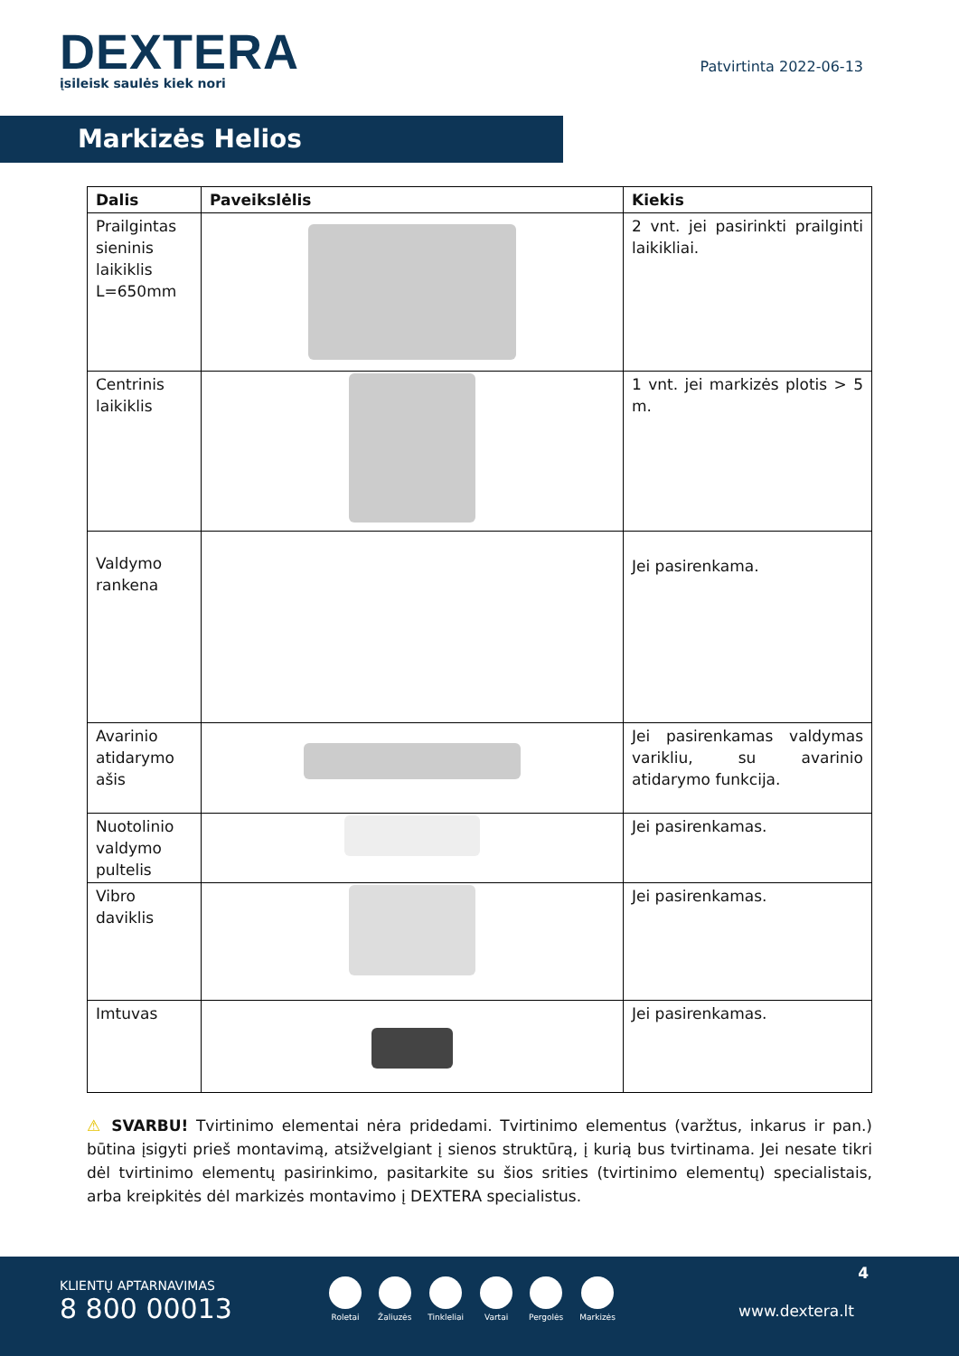DEXTERA
įsileisk saulės kiek nori
Patvirtinta 2022-06-13
Markizės Helios
| Dalis | Paveikslėlis | Kiekis |
| --- | --- | --- |
| Prailgintas sieninis laikiklis L=650mm | | 2 vnt. jei pasirinkti prailginti laikikliai. |
| Centrinis laikiklis | | 1 vnt. jei markizės plotis > 5 m. |
| Valdymo rankena | | Jei pasirenkama. |
| Avarinio atidarymo ašis | | Jei pasirenkamas valdymas varikliu, su avarinio atidarymo funkcija. |
| Nuotolinio valdymo pultelis | | Jei pasirenkamas. |
| Vibro daviklis | | Jei pasirenkamas. |
| Imtuvas | | Jei pasirenkamas. |
⚠ SVARBU! Tvirtinimo elementai nėra pridedami. Tvirtinimo elementus (varžtus, inkarus ir pan.) būtina įsigyti prieš montavimą, atsižvelgiant į sienos struktūrą, į kurią bus tvirtinama. Jei nesate tikri dėl tvirtinimo elementų pasirinkimo, pasitarkite su šios srities (tvirtinimo elementų) specialistais, arba kreipkitės dėl markizės montavimo į DEXTERA specialistus.
4
KLIENTŲ APTARNAVIMAS
8 800 00013
Roletai Žaliuzės Tinkleliai Vartai Pergolės Markizės
www.dextera.lt